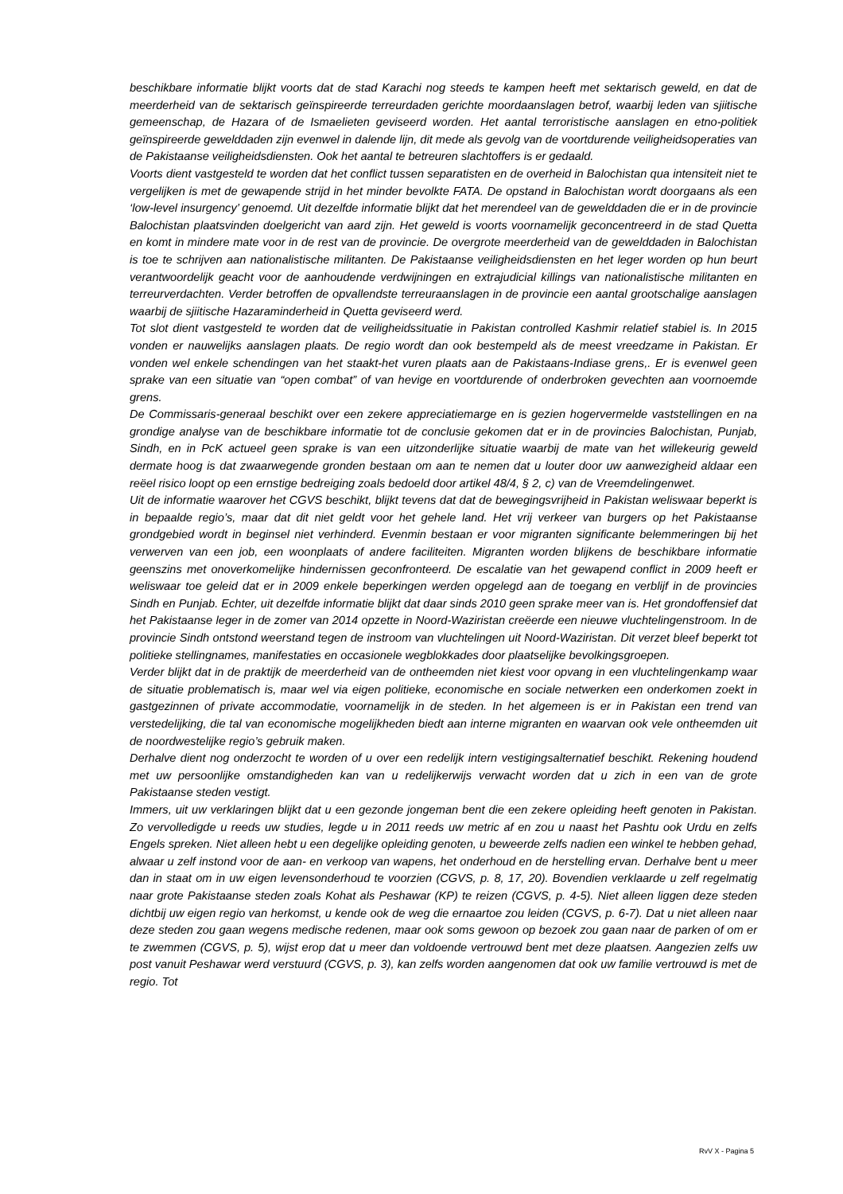beschikbare informatie blijkt voorts dat de stad Karachi nog steeds te kampen heeft met sektarisch geweld, en dat de meerderheid van de sektarisch geïnspireerde terreurdaden gerichte moordaanslagen betrof, waarbij leden van sjiitische gemeenschap, de Hazara of de Ismaelieten geviseerd worden. Het aantal terroristische aanslagen en etno-politiek geïnspireerde gewelddaden zijn evenwel in dalende lijn, dit mede als gevolg van de voortdurende veiligheidsoperaties van de Pakistaanse veiligheidsdiensten. Ook het aantal te betreuren slachtoffers is er gedaald.
Voorts dient vastgesteld te worden dat het conflict tussen separatisten en de overheid in Balochistan qua intensiteit niet te vergelijken is met de gewapende strijd in het minder bevolkte FATA. De opstand in Balochistan wordt doorgaans als een ‘low-level insurgency’ genoemd. Uit dezelfde informatie blijkt dat het merendeel van de gewelddaden die er in de provincie Balochistan plaatsvinden doelgericht van aard zijn. Het geweld is voorts voornamelijk geconcentreerd in de stad Quetta en komt in mindere mate voor in de rest van de provincie. De overgrote meerderheid van de gewelddaden in Balochistan is toe te schrijven aan nationalistische militanten. De Pakistaanse veiligheidsdiensten en het leger worden op hun beurt verantwoordelijk geacht voor de aanhoudende verdwijningen en extrajudicial killings van nationalistische militanten en terreurverdachten. Verder betroffen de opvallendste terreuraanslagen in de provincie een aantal grootschalige aanslagen waarbij de sjiitische Hazaraminderheid in Quetta geviseerd werd.
Tot slot dient vastgesteld te worden dat de veiligheidssituatie in Pakistan controlled Kashmir relatief stabiel is. In 2015 vonden er nauwelijks aanslagen plaats. De regio wordt dan ook bestempeld als de meest vreedzame in Pakistan. Er vonden wel enkele schendingen van het staakt-het vuren plaats aan de Pakistaans-Indiase grens,. Er is evenwel geen sprake van een situatie van “open combat” of van hevige en voortdurende of onderbroken gevechten aan voornoemde grens.
De Commissaris-generaal beschikt over een zekere appreciatiemarge en is gezien hogervermelde vaststellingen en na grondige analyse van de beschikbare informatie tot de conclusie gekomen dat er in de provincies Balochistan, Punjab, Sindh, en in PcK actueel geen sprake is van een uitzonderlijke situatie waarbij de mate van het willekeurig geweld dermate hoog is dat zwaarwegende gronden bestaan om aan te nemen dat u louter door uw aanwezigheid aldaar een reëel risico loopt op een ernstige bedreiging zoals bedoeld door artikel 48/4, § 2, c) van de Vreemdelingenwet.
Uit de informatie waarover het CGVS beschikt, blijkt tevens dat dat de bewegingsvrijheid in Pakistan weliswaar beperkt is in bepaalde regio’s, maar dat dit niet geldt voor het gehele land. Het vrij verkeer van burgers op het Pakistaanse grondgebied wordt in beginsel niet verhinderd. Evenmin bestaan er voor migranten significante belemmeringen bij het verwerven van een job, een woonplaats of andere faciliteiten. Migranten worden blijkens de beschikbare informatie geenszins met onoverkomelijke hindernissen geconfronteerd. De escalatie van het gewapend conflict in 2009 heeft er weliswaar toe geleid dat er in 2009 enkele beperkingen werden opgelegd aan de toegang en verblijf in de provincies Sindh en Punjab. Echter, uit dezelfde informatie blijkt dat daar sinds 2010 geen sprake meer van is. Het grondoffensief dat het Pakistaanse leger in de zomer van 2014 opzette in Noord-Waziristan creëerde een nieuwe vluchtelingenstroom. In de provincie Sindh ontstond weerstand tegen de instroom van vluchtelingen uit Noord-Waziristan. Dit verzet bleef beperkt tot politieke stellingnames, manifestaties en occasionele wegblokkades door plaatselijke bevolkingsgroepen.
Verder blijkt dat in de praktijk de meerderheid van de ontheemden niet kiest voor opvang in een vluchtelingenkamp waar de situatie problematisch is, maar wel via eigen politieke, economische en sociale netwerken een onderkomen zoekt in gastgezinnen of private accommodatie, voornamelijk in de steden. In het algemeen is er in Pakistan een trend van verstedelijking, die tal van economische mogelijkheden biedt aan interne migranten en waarvan ook vele ontheemden uit de noordwestelijke regio’s gebruik maken.
Derhalve dient nog onderzocht te worden of u over een redelijk intern vestigingsalternatief beschikt. Rekening houdend met uw persoonlijke omstandigheden kan van u redelijkerwijs verwacht worden dat u zich in een van de grote Pakistaanse steden vestigt.
Immers, uit uw verklaringen blijkt dat u een gezonde jongeman bent die een zekere opleiding heeft genoten in Pakistan. Zo vervolledigde u reeds uw studies, legde u in 2011 reeds uw metric af en zou u naast het Pashtu ook Urdu en zelfs Engels spreken. Niet alleen hebt u een degelijke opleiding genoten, u beweerde zelfs nadien een winkel te hebben gehad, alwaar u zelf instond voor de aan- en verkoop van wapens, het onderhoud en de herstelling ervan. Derhalve bent u meer dan in staat om in uw eigen levensonderhoud te voorzien (CGVS, p. 8, 17, 20). Bovendien verklaarde u zelf regelmatig naar grote Pakistaanse steden zoals Kohat als Peshawar (KP) te reizen (CGVS, p. 4-5). Niet alleen liggen deze steden dichtbij uw eigen regio van herkomst, u kende ook de weg die ernaartoe zou leiden (CGVS, p. 6-7). Dat u niet alleen naar deze steden zou gaan wegens medische redenen, maar ook soms gewoon op bezoek zou gaan naar de parken of om er te zwemmen (CGVS, p. 5), wijst erop dat u meer dan voldoende vertrouwd bent met deze plaatsen. Aangezien zelfs uw post vanuit Peshawar werd verstuurd (CGVS, p. 3), kan zelfs worden aangenomen dat ook uw familie vertrouwd is met de regio. Tot
RvV X - Pagina 5